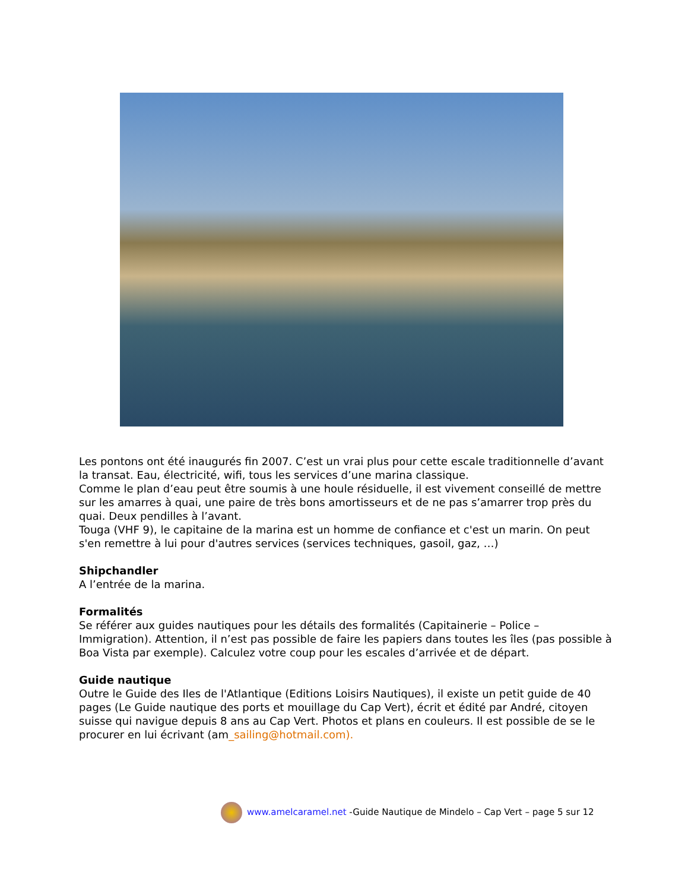Les pontons ont été inaugurés fin 2007. C’est un vrai plus pour cette escale traditionnelle d’avant la transat. Eau, électricité, wifi, tous les services d’une marina classique.
Comme le plan d’eau peut être soumis à une houle résiduelle, il est vivement conseillé de mettre sur les amarres à quai, une paire de très bons amortisseurs et de ne pas s’amarrer trop près du quai. Deux pendilles à l’avant.
Touga (VHF 9), le capitaine de la marina est un homme de confiance et c'est un marin. On peut s'en remettre à lui pour d'autres services (services techniques, gasoil, gaz, …)
Shipchandler
A l’entrée de la marina.
Formalités
Se référer aux guides nautiques pour les détails des formalités (Capitainerie – Police – Immigration). Attention, il n’est pas possible de faire les papiers dans toutes les îles (pas possible à Boa Vista par exemple). Calculez votre coup pour les escales d’arrivée et de départ.
Guide nautique
Outre le Guide des Iles de l'Atlantique (Editions Loisirs Nautiques), il existe un petit guide de 40 pages (Le Guide nautique des ports et mouillage du Cap Vert), écrit et édité par André, citoyen suisse qui navigue depuis 8 ans au Cap Vert. Photos et plans en couleurs. Il est possible de se le procurer en lui écrivant (am_sailing@hotmail.com).
www.amelcaramel.net -Guide Nautique de Mindelo – Cap Vert – page 5 sur 12